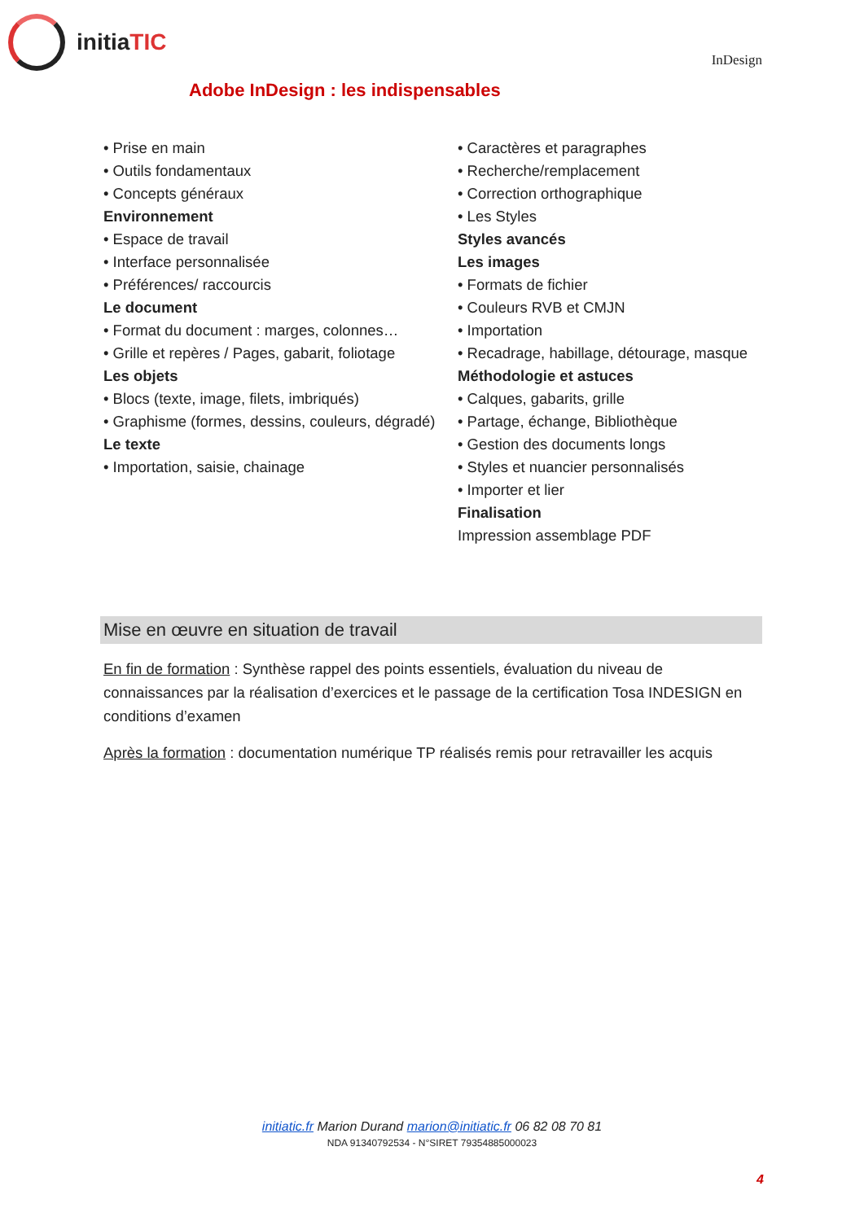initia TIC
InDesign
Adobe InDesign : les indispensables
• Prise en main
• Outils fondamentaux
• Concepts généraux
Environnement
• Espace de travail
• Interface personnalisée
• Préférences/ raccourcis
Le document
• Format du document : marges, colonnes…
• Grille et repères / Pages, gabarit, foliotage
Les objets
• Blocs (texte, image, filets, imbriqués)
• Graphisme (formes, dessins, couleurs, dégradé)
Le texte
• Importation, saisie, chainage
• Caractères et paragraphes
• Recherche/remplacement
• Correction orthographique
• Les Styles
Styles avancés
Les images
• Formats de fichier
• Couleurs RVB et CMJN
• Importation
• Recadrage, habillage, détourage, masque
Méthodologie et astuces
• Calques, gabarits, grille
• Partage, échange, Bibliothèque
• Gestion des documents longs
• Styles et nuancier personnalisés
• Importer et lier
Finalisation
Impression assemblage PDF
Mise en œuvre en situation de travail
En fin de formation : Synthèse rappel des points essentiels, évaluation du niveau de connaissances par la réalisation d’exercices et le passage de la certification Tosa INDESIGN en conditions d’examen
Après la formation : documentation numérique TP réalisés remis pour retravailler les acquis
initiatic.fr Marion Durand marion@initiatic.fr 06 82 08 70 81
NDA 91340792534 - N°SIRET 79354885000023
4